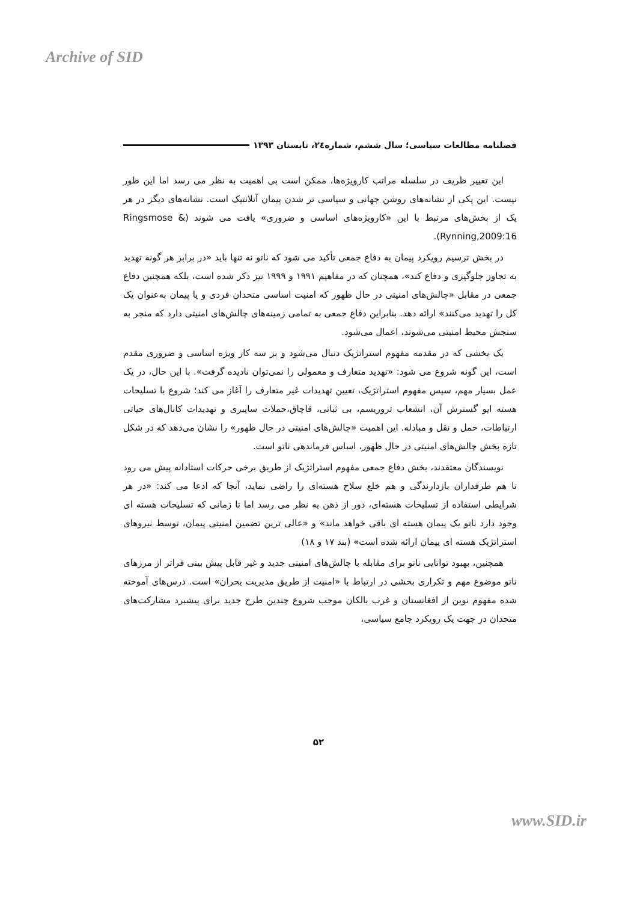Archive of SID
فصلنامه مطالعات سیاسی؛ سال ششم، شماره۲٤، تابستان ۱۳۹۳
این تغییر ظریف در سلسله مراتب کارویژه‌ها، ممکن است بی اهمیت به نظر می رسد اما این طور نیست. این یکی از نشانه‌های روشن جهانی و سیاسی تر شدن پیمان آتلانتیک است. نشانه‌های دیگر در هر یک از بخش‌های مرتبط با این «کارویژه‌های اساسی و ضروری» یافت می شوند (Ringsmose & Rynning,2009:16).
در بخش ترسیم رویکرد پیمان به دفاع جمعی تأکید می شود که ناتو نه تنها باید «در برابر هر گونه تهدید به تجاوز جلوگیری و دفاع کند»، همچنان که در مفاهیم ۱۹۹۱ و ۱۹۹۹ نیز ذکر شده است، بلکه همچنین دفاع جمعی در مقابل «چالش‌های امنیتی در حال ظهور که امنیت اساسی متحدان فردی و یا پیمان به‌عنوان یک کل را تهدید می‌کنند» ارائه دهد. بنابراین دفاع جمعی به تمامی زمینه‌های چالش‌های امنیتی دارد که منجر به سنجش محیط امنیتی می‌شوند، اعمال می‌شود.
یک بخشی که در مقدمه مفهوم استراتژیک دنبال می‌شود و بر سه کار ویژه اساسی و ضروری مقدم است، این گونه شروع می شود: «تهدید متعارف و معمولی را نمی‌توان نادیده گرفت». با این حال، در یک عمل بسیار مهم، سپس مفهوم استراتژیک، تعیین تهدیدات غیر متعارف را آغاز می کند؛ شروع با تسلیحات هسته ایو گسترش آن، انشعاب تروریسم، بی ثباتی، قاچاق،حملات سایبری و تهدیدات کانال‌های حیاتی ارتباطات، حمل و نقل و مبادله. این اهمیت «چالش‌های امنیتی در حال ظهور» را نشان می‌دهد که در شکل تازه بخش چالش‌های امنیتی در حال ظهور، اساس فرماندهی ناتو است.
نویسندگان معتقدند، بخش دفاع جمعی مفهوم استراتژیک از طریق برخی حرکات استادانه پیش می رود تا هم طرفداران بازدارندگی و هم خلع سلاح هسته‌ای را راضی نماید، آنجا که ادعا می کند: «در هر شرایطی استفاده از تسلیحات هسته‌ای، دور از ذهن به نظر می رسد اما تا زمانی که تسلیحات هسته ای وجود دارد ناتو یک پیمان هسته ای باقی خواهد ماند» و «عالی ترین تضمین امنیتی پیمان، توسط نیروهای استراتژیک هسته ای پیمان ارائه شده است» (بند ۱۷ و ۱۸)
همچنین، بهبود توانایی ناتو برای مقابله با چالش‌های امنیتی جدید و غیر قابل پیش بینی فراتر از مرزهای ناتو موضوع مهم و تکراری بخشی در ارتباط با «امنیت از طریق مدیریت بحران» است. درس‌های آموخته شده مفهوم نوین از افغانستان و غرب بالکان موجب شروع چندین طرح جدید برای پیشبرد مشارکت‌های متحدان در جهت یک رویکرد جامع سیاسی،
۵۲
www.SID.ir